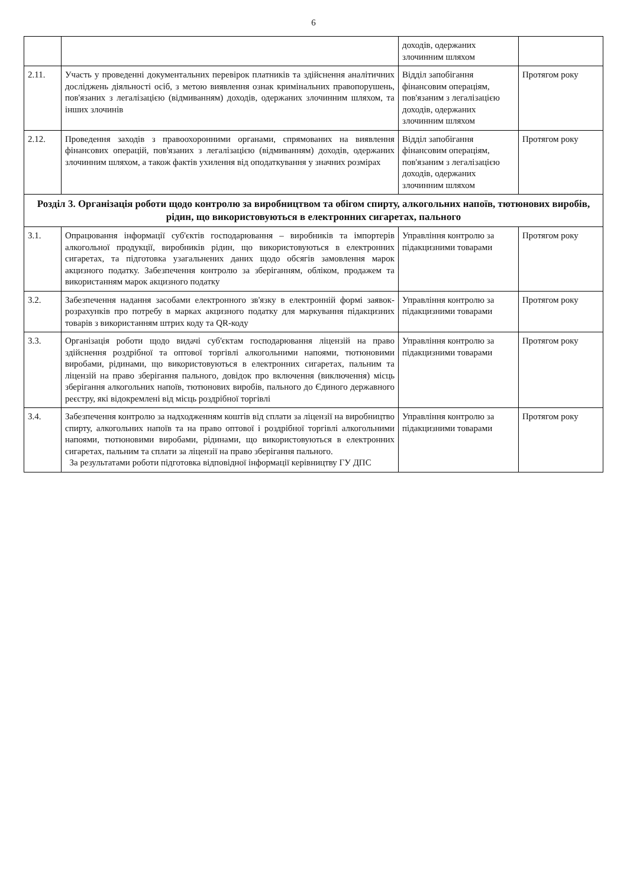6
| | | доходів, одержаних злочинним шляхом | |
| 2.11. | Участь у проведенні документальних перевірок платників та здійснення аналітичних досліджень діяльності осіб, з метою виявлення ознак кримінальних правопорушень, пов'язаних з легалізацією (відмиванням) доходів, одержаних злочинним шляхом, та інших злочинів | Відділ запобігання фінансовим операціям, пов'язаним з легалізацією доходів, одержаних злочинним шляхом | Протягом року |
| 2.12. | Проведення заходів з правоохоронними органами, спрямованих на виявлення фінансових операцій, пов'язаних з легалізацією (відмиванням) доходів, одержаних злочинним шляхом, а також фактів ухилення від оподаткування у значних розмірах | Відділ запобігання фінансовим операціям, пов'язаним з легалізацією доходів, одержаних злочинним шляхом | Протягом року |
| Розділ 3. Організація роботи щодо контролю за виробництвом та обігом спирту, алкогольних напоїв, тютюнових виробів, рідин, що використовуються в електронних сигаретах, пального | | | |
| 3.1. | Опрацювання інформації суб'єктів господарювання – виробників та імпортерів алкогольної продукції, виробників рідин, що використовуються в електронних сигаретах, та підготовка узагальнених даних щодо обсягів замовлення марок акцизного податку. Забезпечення контролю за зберіганням, обліком, продажем та використанням марок акцизного податку | Управління контролю за підакцизними товарами | Протягом року |
| 3.2. | Забезпечення надання засобами електронного зв'язку в електронній формі заявок-розрахунків про потребу в марках акцизного податку для маркування підакцизних товарів з використанням штрих коду та QR-коду | Управління контролю за підакцизними товарами | Протягом року |
| 3.3. | Організація роботи щодо видачі суб'єктам господарювання ліцензій на право здійснення роздрібної та оптової торгівлі алкогольними напоями, тютюновими виробами, рідинами, що використовуються в електронних сигаретах, пальним та ліцензій на право зберігання пального, довідок про включення (виключення) місць зберігання алкогольних напоїв, тютюнових виробів, пального до Єдиного державного реєстру, які відокремлені від місць роздрібної торгівлі | Управління контролю за підакцизними товарами | Протягом року |
| 3.4. | Забезпечення контролю за надходженням коштів від сплати за ліцензії на виробництво спирту, алкогольних напоїв та на право оптової і роздрібної торгівлі алкогольними напоями, тютюновими виробами, рідинами, що використовуються в електронних сигаретах, пальним та сплати за ліцензії на право зберігання пального. За результатами роботи підготовка відповідної інформації керівництву ГУ ДПС | Управління контролю за підакцизними товарами | Протягом року |